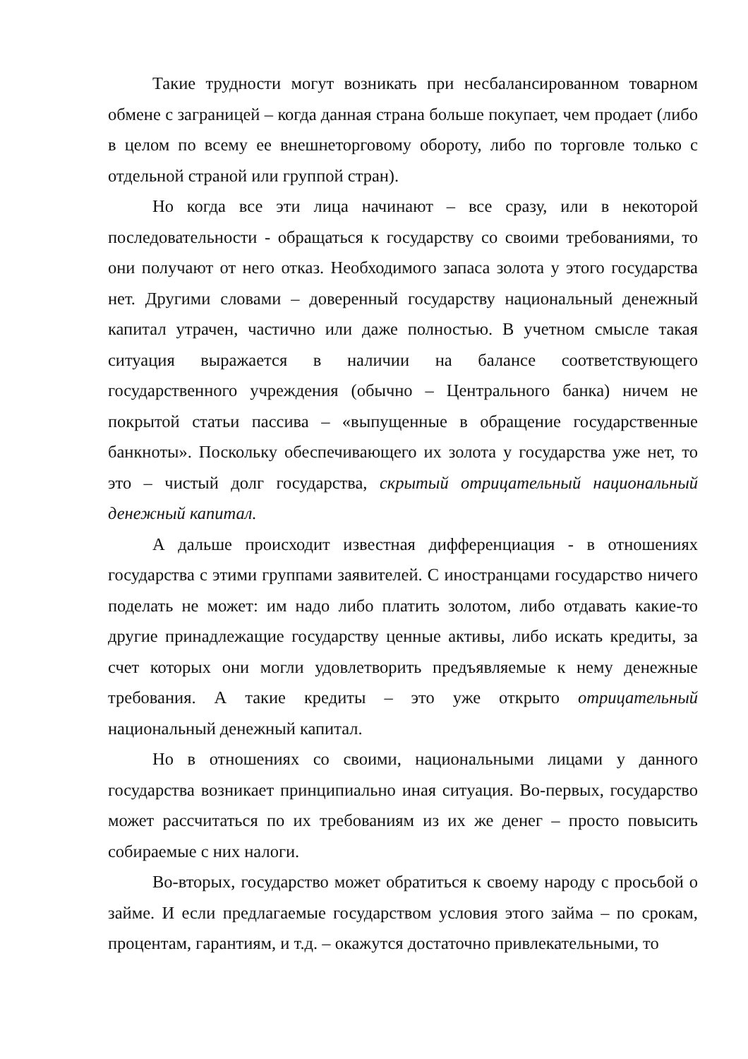Такие трудности могут возникать при несбалансированном товарном обмене с заграницей – когда данная страна больше покупает, чем продает (либо в целом по всему ее внешнеторговому обороту, либо по торговле только с отдельной страной или группой стран).
Но когда все эти лица начинают – все сразу, или в некоторой последовательности - обращаться к государству со своими требованиями, то они получают от него отказ. Необходимого запаса золота у этого государства нет. Другими словами – доверенный государству национальный денежный капитал утрачен, частично или даже полностью. В учетном смысле такая ситуация выражается в наличии на балансе соответствующего государственного учреждения (обычно – Центрального банка) ничем не покрытой статьи пассива – «выпущенные в обращение государственные банкноты». Поскольку обеспечивающего их золота у государства уже нет, то это – чистый долг государства, скрытый отрицательный национальный денежный капитал.
А дальше происходит известная дифференциация - в отношениях государства с этими группами заявителей. С иностранцами государство ничего поделать не может: им надо либо платить золотом, либо отдавать какие-то другие принадлежащие государству ценные активы, либо искать кредиты, за счет которых они могли удовлетворить предъявляемые к нему денежные требования. А такие кредиты – это уже открыто отрицательный национальный денежный капитал.
Но в отношениях со своими, национальными лицами у данного государства возникает принципиально иная ситуация. Во-первых, государство может рассчитаться по их требованиям из их же денег – просто повысить собираемые с них налоги.
Во-вторых, государство может обратиться к своему народу с просьбой о займе. И если предлагаемые государством условия этого займа – по срокам, процентам, гарантиям, и т.д. – окажутся достаточно привлекательными, то